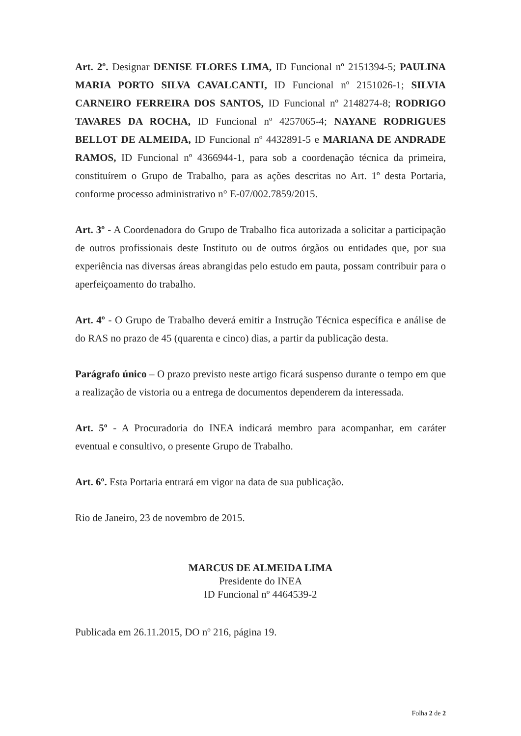Art. 2º. Designar DENISE FLORES LIMA, ID Funcional nº 2151394-5; PAULINA MARIA PORTO SILVA CAVALCANTI, ID Funcional nº 2151026-1; SILVIA CARNEIRO FERREIRA DOS SANTOS, ID Funcional nº 2148274-8; RODRIGO TAVARES DA ROCHA, ID Funcional nº 4257065-4; NAYANE RODRIGUES BELLOT DE ALMEIDA, ID Funcional nº 4432891-5 e MARIANA DE ANDRADE RAMOS, ID Funcional nº 4366944-1, para sob a coordenação técnica da primeira, constituírem o Grupo de Trabalho, para as ações descritas no Art. 1º desta Portaria, conforme processo administrativo n° E-07/002.7859/2015.
Art. 3º - A Coordenadora do Grupo de Trabalho fica autorizada a solicitar a participação de outros profissionais deste Instituto ou de outros órgãos ou entidades que, por sua experiência nas diversas áreas abrangidas pelo estudo em pauta, possam contribuir para o aperfeiçoamento do trabalho.
Art. 4º - O Grupo de Trabalho deverá emitir a Instrução Técnica específica e análise de do RAS no prazo de 45 (quarenta e cinco) dias, a partir da publicação desta.
Parágrafo único – O prazo previsto neste artigo ficará suspenso durante o tempo em que a realização de vistoria ou a entrega de documentos dependerem da interessada.
Art. 5º - A Procuradoria do INEA indicará membro para acompanhar, em caráter eventual e consultivo, o presente Grupo de Trabalho.
Art. 6º. Esta Portaria entrará em vigor na data de sua publicação.
Rio de Janeiro, 23 de novembro de 2015.
MARCUS DE ALMEIDA LIMA
Presidente do INEA
ID Funcional nº 4464539-2
Publicada em 26.11.2015, DO nº 216, página 19.
Folha 2 de 2